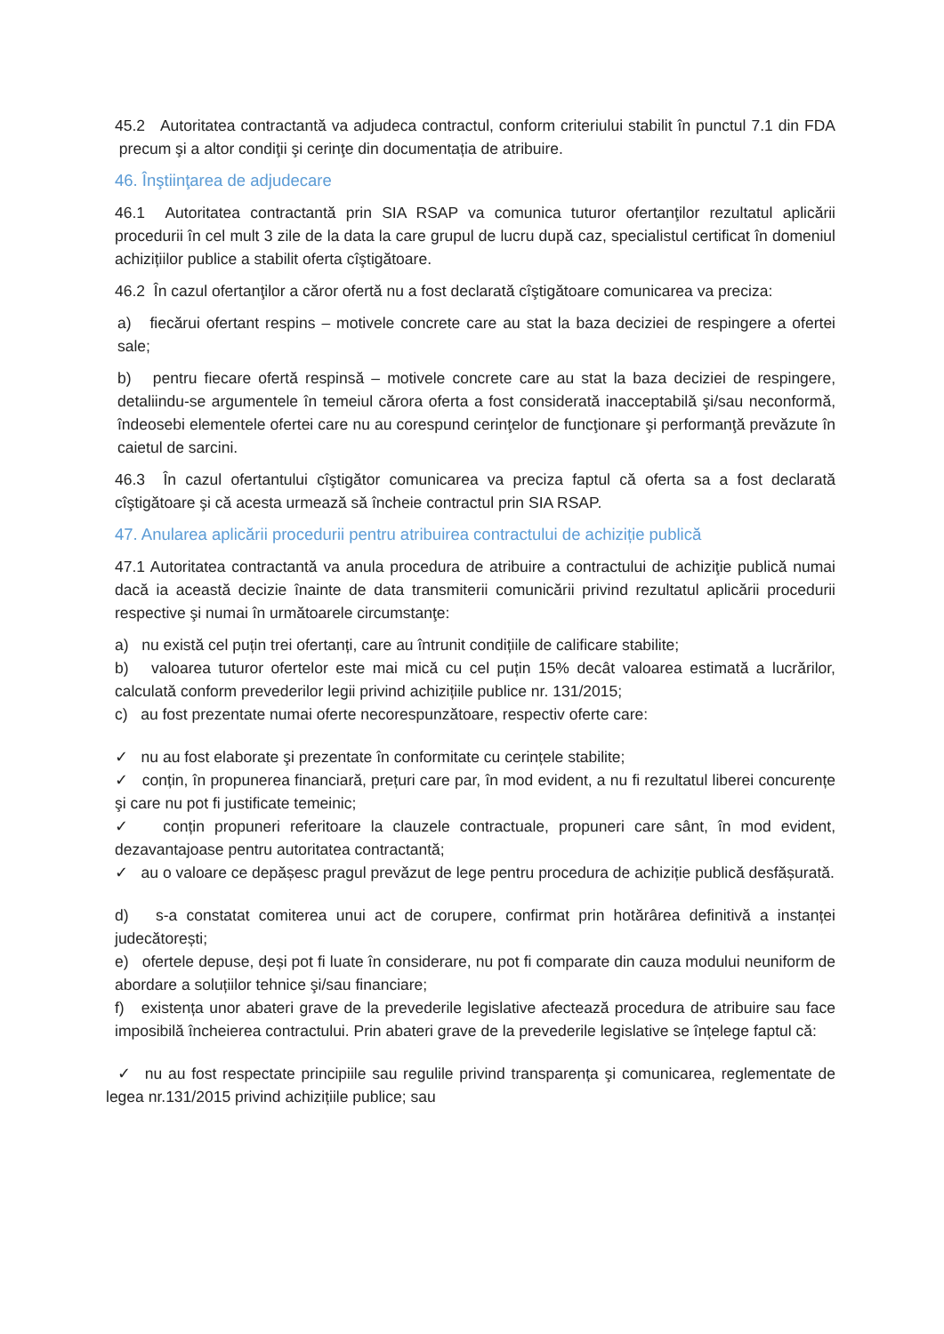45.2 Autoritatea contractantă va adjudeca contractul, conform criteriului stabilit în punctul 7.1 din FDA precum şi a altor condiţii şi cerinţe din documentația de atribuire.
46. Înştiinţarea de adjudecare
46.1 Autoritatea contractantă prin SIA RSAP va comunica tuturor ofertanţilor rezultatul aplicării procedurii în cel mult 3 zile de la data la care grupul de lucru după caz, specialistul certificat în domeniul achizițiilor publice a stabilit oferta cîştigătoare.
46.2 În cazul ofertanţilor a căror ofertă nu a fost declarată cîştigătoare comunicarea va preciza:
a) fiecărui ofertant respins – motivele concrete care au stat la baza deciziei de respingere a ofertei sale;
b) pentru fiecare ofertă respinsă – motivele concrete care au stat la baza deciziei de respingere, detaliindu-se argumentele în temeiul cărora oferta a fost considerată inacceptabilă şi/sau neconformă, îndeosebi elementele ofertei care nu au corespund cerinţelor de funcţionare şi performanţă prevăzute în caietul de sarcini.
46.3 În cazul ofertantului cîştigător comunicarea va preciza faptul că oferta sa a fost declarată cîştigătoare şi că acesta urmează să încheie contractul prin SIA RSAP.
47. Anularea aplicării procedurii pentru atribuirea contractului de achiziție publică
47.1 Autoritatea contractantă va anula procedura de atribuire a contractului de achiziţie publică numai dacă ia această decizie înainte de data transmiterii comunicării privind rezultatul aplicării procedurii respective şi numai în următoarele circumstanţe:
a) nu există cel puțin trei ofertanți, care au întrunit condițiile de calificare stabilite;
b) valoarea tuturor ofertelor este mai mică cu cel puțin 15% decât valoarea estimată a lucrărilor, calculată conform prevederilor legii privind achizițiile publice nr. 131/2015;
c) au fost prezentate numai oferte necorespunzătoare, respectiv oferte care:
✓ nu au fost elaborate şi prezentate în conformitate cu cerințele stabilite;
✓ conțin, în propunerea financiară, prețuri care par, în mod evident, a nu fi rezultatul liberei concurențe şi care nu pot fi justificate temeinic;
✓ conțin propuneri referitoare la clauzele contractuale, propuneri care sânt, în mod evident, dezavantajoase pentru autoritatea contractantă;
✓ au o valoare ce depășesc pragul prevăzut de lege pentru procedura de achiziție publică desfășurată.
d) s-a constatat comiterea unui act de corupere, confirmat prin hotărârea definitivă a instanței judecătorești;
e) ofertele depuse, deși pot fi luate în considerare, nu pot fi comparate din cauza modului neuniform de abordare a soluțiilor tehnice şi/sau financiare;
f) existența unor abateri grave de la prevederile legislative afectează procedura de atribuire sau face imposibilă încheierea contractului. Prin abateri grave de la prevederile legislative se înțelege faptul că:
✓ nu au fost respectate principiile sau regulile privind transparența şi comunicarea, reglementate de legea nr.131/2015 privind achizițiile publice; sau